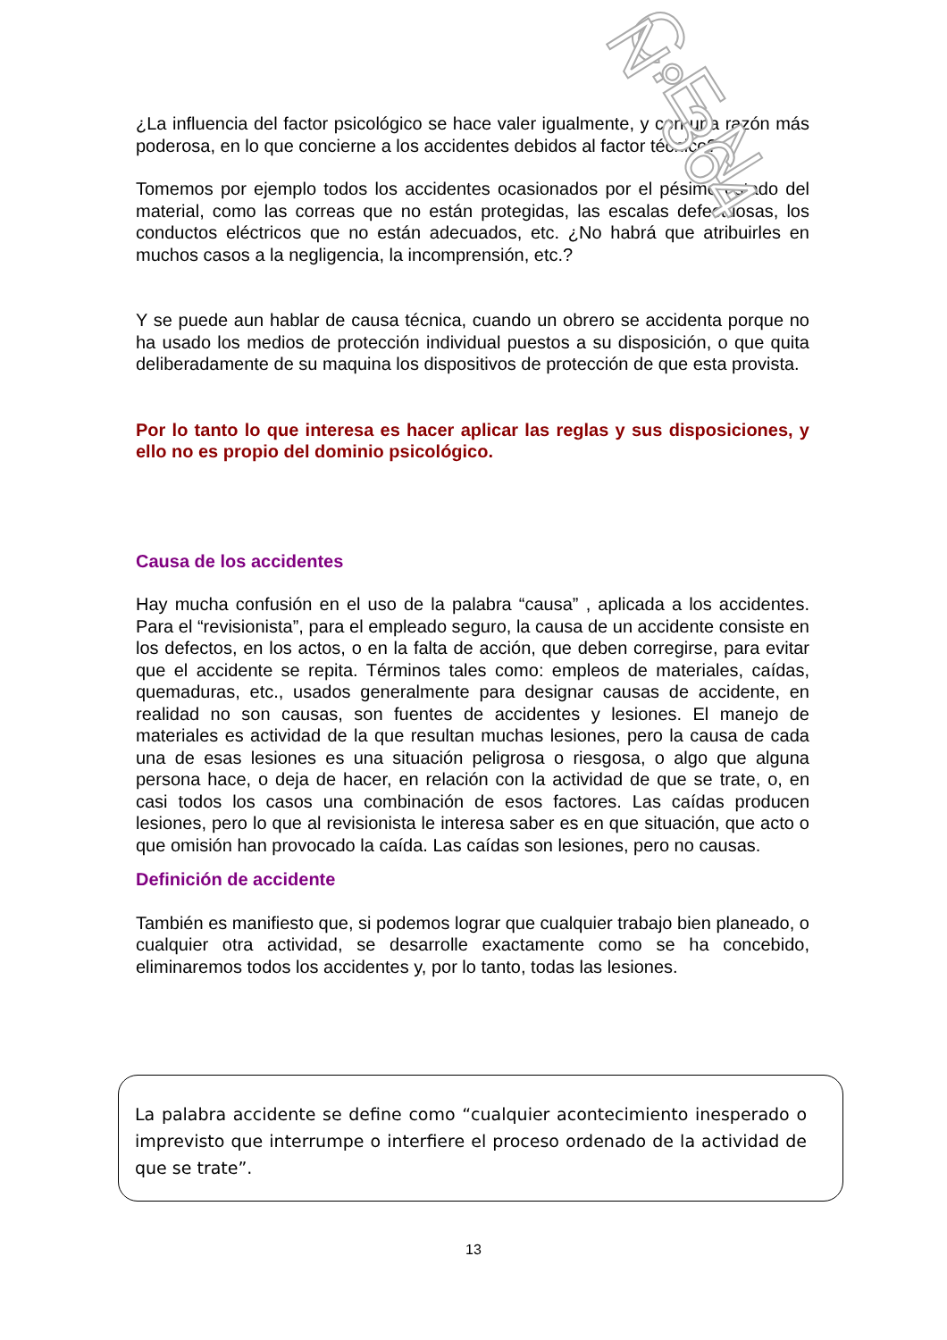¿La influencia del factor psicológico se hace valer igualmente, y con una razón más poderosa, en lo que concierne a los accidentes debidos al factor técnico?
Tomemos por ejemplo todos los accidentes ocasionados por el pésimo estado del material, como las correas que no están protegidas, las escalas defectuosas, los conductos eléctricos que no están adecuados, etc. ¿No habrá que atribuirles en muchos casos a la negligencia, la incomprensión, etc.?
Y se puede aun hablar de causa técnica, cuando un obrero se accidenta porque no ha usado los medios de protección individual puestos a su disposición, o que quita deliberadamente de su maquina los dispositivos de protección de que esta provista.
Por lo tanto lo que interesa es hacer aplicar las reglas y sus disposiciones, y ello no es propio del dominio psicológico.
Causa de los accidentes
Hay mucha confusión en el uso de la palabra “causa” , aplicada a los accidentes. Para el “revisionista”, para el empleado seguro, la causa de un accidente consiste en los defectos, en los actos, o en la falta de acción, que deben corregirse, para evitar que el accidente se repita. Términos tales como: empleos de materiales, caídas, quemaduras, etc., usados generalmente para designar causas de accidente, en realidad no son causas, son fuentes de accidentes y lesiones. El manejo de materiales es actividad de la que resultan muchas lesiones, pero la causa de cada una de esas lesiones es una situación peligrosa o riesgosa, o algo que alguna persona hace, o deja de hacer, en relación con la actividad de que se trate, o, en casi todos los casos una combinación de esos factores. Las caídas producen lesiones, pero lo que al revisionista le interesa saber es en que situación, que acto o que omisión han provocado la caída. Las caídas son lesiones, pero no causas.
Definición de accidente
También es manifiesto que, si podemos lograr que cualquier trabajo bien planeado, o cualquier otra actividad, se desarrolle exactamente como se ha concebido, eliminaremos todos los accidentes y, por lo tanto, todas las lesiones.
La palabra accidente se define como “cualquier acontecimiento inesperado o imprevisto que interrumpe o interfiere el proceso ordenado de la actividad de que se trate”.
13
C.E.N. N° 364